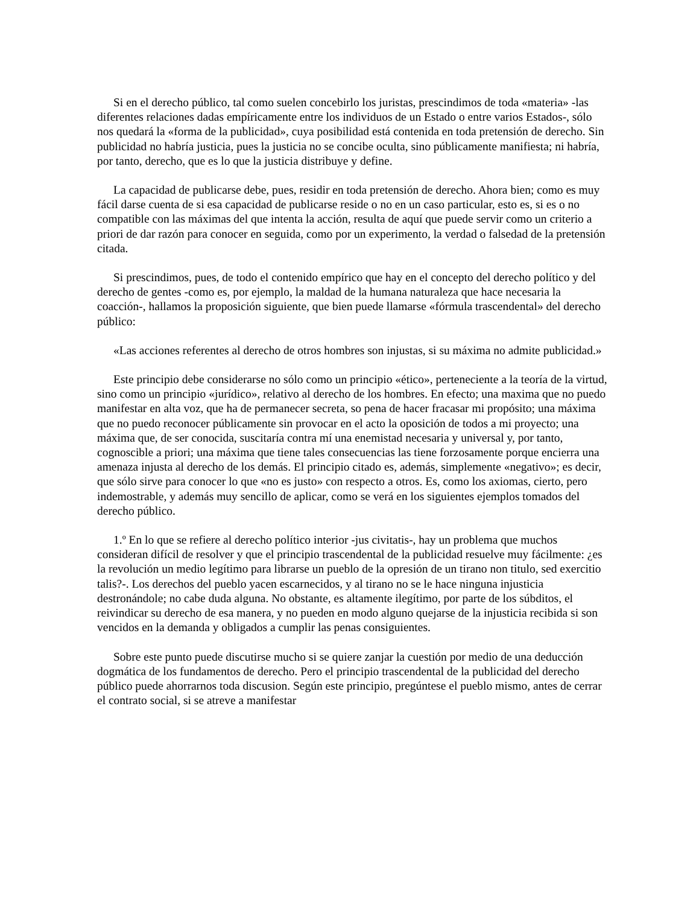Si en el derecho público, tal como suelen concebirlo los juristas, prescindimos de toda «materia» -las diferentes relaciones dadas empíricamente entre los individuos de un Estado o entre varios Estados-, sólo nos quedará la «forma de la publicidad», cuya posibilidad está contenida en toda pretensión de derecho. Sin publicidad no habría justicia, pues la justicia no se concibe oculta, sino públicamente manifiesta; ni habría, por tanto, derecho, que es lo que la justicia distribuye y define.
La capacidad de publicarse debe, pues, residir en toda pretensión de derecho. Ahora bien; como es muy fácil darse cuenta de si esa capacidad de publicarse reside o no en un caso particular, esto es, si es o no compatible con las máximas del que intenta la acción, resulta de aquí que puede servir como un criterio a priori de dar razón para conocer en seguida, como por un experimento, la verdad o falsedad de la pretensión citada.
Si prescindimos, pues, de todo el contenido empírico que hay en el concepto del derecho político y del derecho de gentes -como es, por ejemplo, la maldad de la humana naturaleza que hace necesaria la coacción-, hallamos la proposición siguiente, que bien puede llamarse «fórmula trascendental» del derecho público:
«Las acciones referentes al derecho de otros hombres son injustas, si su máxima no admite publicidad.»
Este principio debe considerarse no sólo como un principio «ético», perteneciente a la teoría de la virtud, sino como un principio «jurídico», relativo al derecho de los hombres. En efecto; una maxima que no puedo manifestar en alta voz, que ha de permanecer secreta, so pena de hacer fracasar mi propósito; una máxima que no puedo reconocer públicamente sin provocar en el acto la oposición de todos a mi proyecto; una máxima que, de ser conocida, suscitaría contra mí una enemistad necesaria y universal y, por tanto, cognoscible a priori; una máxima que tiene tales consecuencias las tiene forzosamente porque encierra una amenaza injusta al derecho de los demás. El principio citado es, además, simplemente «negativo»; es decir, que sólo sirve para conocer lo que «no es justo» con respecto a otros. Es, como los axiomas, cierto, pero indemostrable, y además muy sencillo de aplicar, como se verá en los siguientes ejemplos tomados del derecho público.
1.º En lo que se refiere al derecho político interior -jus civitatis-, hay un problema que muchos consideran difícil de resolver y que el principio trascendental de la publicidad resuelve muy fácilmente: ¿es la revolución un medio legítimo para librarse un pueblo de la opresión de un tirano non titulo, sed exercitio talis?-. Los derechos del pueblo yacen escarnecidos, y al tirano no se le hace ninguna injusticia destronándole; no cabe duda alguna. No obstante, es altamente ilegítimo, por parte de los súbditos, el reivindicar su derecho de esa manera, y no pueden en modo alguno quejarse de la injusticia recibida si son vencidos en la demanda y obligados a cumplir las penas consiguientes.
Sobre este punto puede discutirse mucho si se quiere zanjar la cuestión por medio de una deducción dogmática de los fundamentos de derecho. Pero el principio trascendental de la publicidad del derecho público puede ahorrarnos toda discusion. Según este principio, pregúntese el pueblo mismo, antes de cerrar el contrato social, si se atreve a manifestar